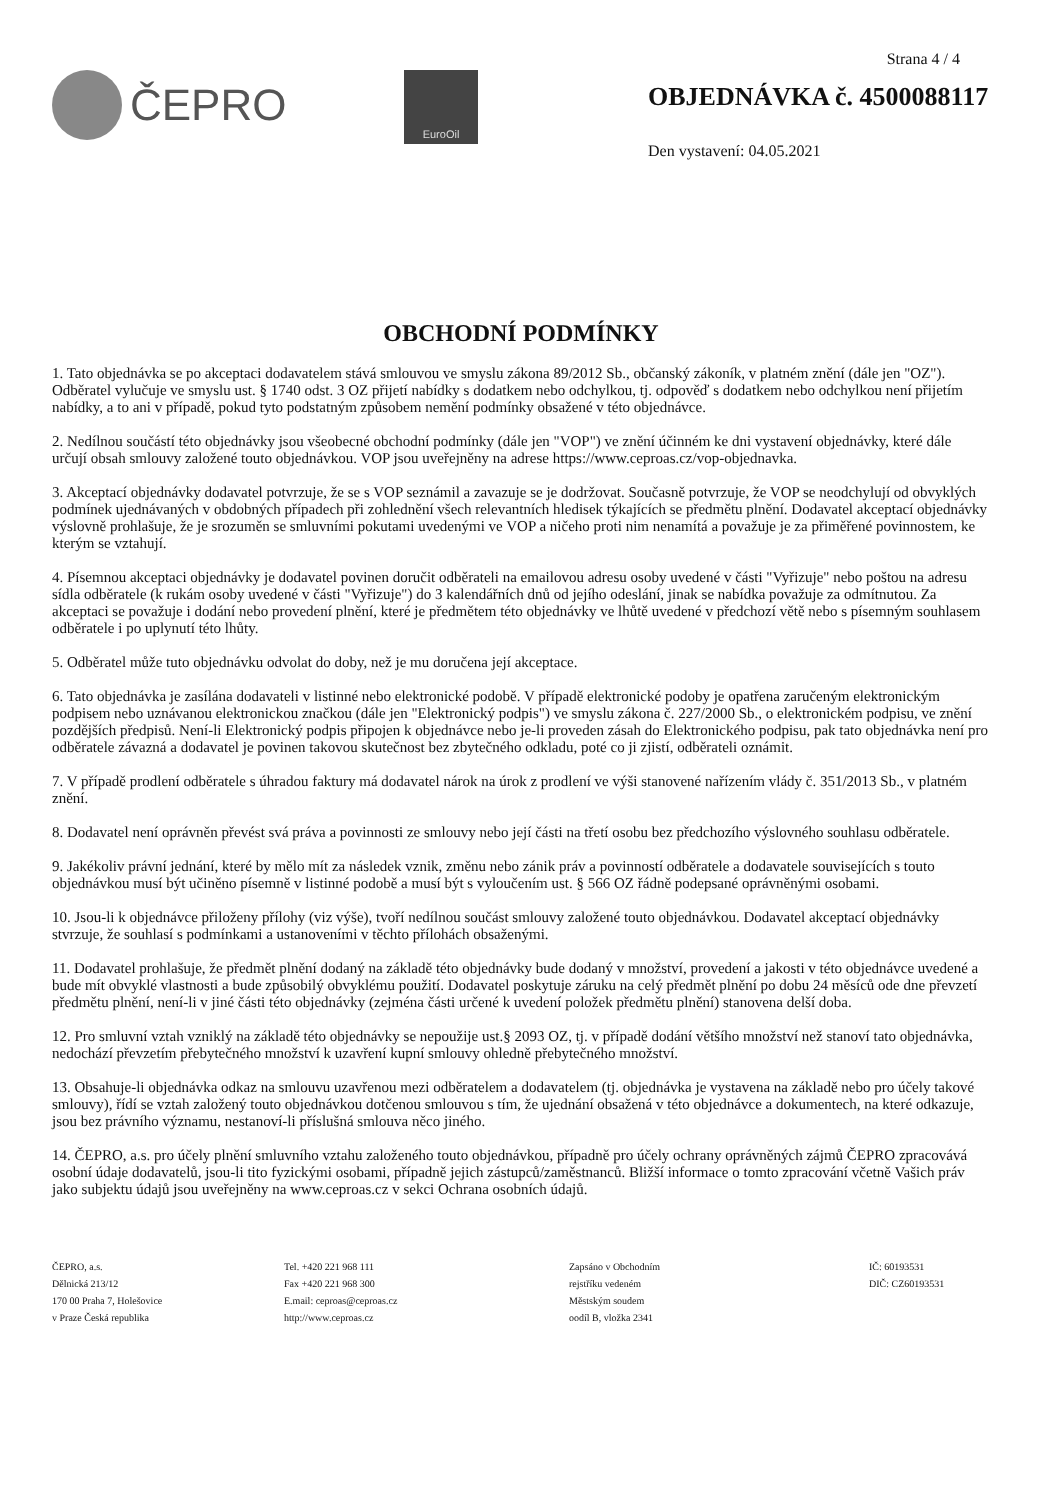Strana 4 / 4
ČEPRO
EuroOil
OBJEDNÁVKA č. 4500088117
Den vystavení: 04.05.2021
OBCHODNÍ PODMÍNKY
1. Tato objednávka se po akceptaci dodavatelem stává smlouvou ve smyslu zákona 89/2012 Sb., občanský zákoník, v platném znění (dále jen "OZ"). Odběratel vylučuje ve smyslu ust. § 1740 odst. 3 OZ přijetí nabídky s dodatkem nebo odchylkou, tj. odpověď s dodatkem nebo odchylkou není přijetím nabídky, a to ani v případě, pokud tyto podstatným způsobem nemění podmínky obsažené v této objednávce.
2. Nedílnou součástí této objednávky jsou všeobecné obchodní podmínky (dále jen "VOP") ve znění účinném ke dni vystavení objednávky, které dále určují obsah smlouvy založené touto objednávkou. VOP jsou uveřejněny na adrese https://www.ceproas.cz/vop-objednavka.
3. Akceptací objednávky dodavatel potvrzuje, že se s VOP seznámil a zavazuje se je dodržovat. Současně potvrzuje, že VOP se neodchylují od obvyklých podmínek ujednávaných v obdobných případech při zohlednění všech relevantních hledisek týkajících se předmětu plnění. Dodavatel akceptací objednávky výslovně prohlašuje, že je srozuměn se smluvními pokutami uvedenými ve VOP a ničeho proti nim nenamítá a považuje je za přiměřené povinnostem, ke kterým se vztahují.
4. Písemnou akceptaci objednávky je dodavatel povinen doručit odběrateli na emailovou adresu osoby uvedené v části "Vyřizuje" nebo poštou na adresu sídla odběratele (k rukám osoby uvedené v části "Vyřizuje") do 3 kalendářních dnů od jejího odeslání, jinak se nabídka považuje za odmítnutou. Za akceptaci se považuje i dodání nebo provedení plnění, které je předmětem této objednávky ve lhůtě uvedené v předchozí větě nebo s písemným souhlasem odběratele i po uplynutí této lhůty.
5. Odběratel může tuto objednávku odvolat do doby, než je mu doručena její akceptace.
6. Tato objednávka je zasílána dodavateli v listinné nebo elektronické podobě. V případě elektronické podoby je opatřena zaručeným elektronickým podpisem nebo uznávanou elektronickou značkou (dále jen "Elektronický podpis") ve smyslu zákona č. 227/2000 Sb., o elektronickém podpisu, ve znění pozdějších předpisů. Není-li Elektronický podpis připojen k objednávce nebo je-li proveden zásah do Elektronického podpisu, pak tato objednávka není pro odběratele závazná a dodavatel je povinen takovou skutečnost bez zbytečného odkladu, poté co ji zjistí, odběrateli oznámit.
7. V případě prodlení odběratele s úhradou faktury má dodavatel nárok na úrok z prodlení ve výši stanovené nařízením vlády č. 351/2013 Sb., v platném znění.
8. Dodavatel není oprávněn převést svá práva a povinnosti ze smlouvy nebo její části na třetí osobu bez předchozího výslovného souhlasu odběratele.
9. Jakékoliv právní jednání, které by mělo mít za následek vznik, změnu nebo zánik práv a povinností odběratele a dodavatele souvisejících s touto objednávkou musí být učiněno písemně v listinné podobě a musí být s vyloučením ust. § 566 OZ řádně podepsané oprávněnými osobami.
10. Jsou-li k objednávce přiloženy přílohy (viz výše), tvoří nedílnou součást smlouvy založené touto objednávkou. Dodavatel akceptací objednávky stvrzuje, že souhlasí s podmínkami a ustanoveními v těchto přílohách obsaženými.
11. Dodavatel prohlašuje, že předmět plnění dodaný na základě této objednávky bude dodaný v množství, provedení a jakosti v této objednávce uvedené a bude mít obvyklé vlastnosti a bude způsobilý obvyklému použití. Dodavatel poskytuje záruku na celý předmět plnění po dobu 24 měsíců ode dne převzetí předmětu plnění, není-li v jiné části této objednávky (zejména části určené k uvedení položek předmětu plnění) stanovena delší doba.
12. Pro smluvní vztah vzniklý na základě této objednávky se nepoužije ust.§ 2093 OZ, tj. v případě dodání většího množství než stanoví tato objednávka, nedochází převzetím přebytečného množství k uzavření kupní smlouvy ohledně přebytečného množství.
13. Obsahuje-li objednávka odkaz na smlouvu uzavřenou mezi odběratelem a dodavatelem (tj. objednávka je vystavena na základě nebo pro účely takové smlouvy), řídí se vztah založený touto objednávkou dotčenou smlouvou s tím, že ujednání obsažená v této objednávce a dokumentech, na které odkazuje, jsou bez právního významu, nestanoví-li příslušná smlouva něco jiného.
14. ČEPRO, a.s. pro účely plnění smluvního vztahu založeného touto objednávkou, případně pro účely ochrany oprávněných zájmů ČEPRO zpracovává osobní údaje dodavatelů, jsou-li tito fyzickými osobami, případně jejich zástupců/zaměstnanců. Bližší informace o tomto zpracování včetně Vašich práv jako subjektu údajů jsou uveřejněny na www.ceproas.cz v sekci Ochrana osobních údajů.
ČEPRO, a.s.
Dělnická 213/12
170 00 Praha 7, Holešovice
v Praze Česká republika
Tel. +420 221 968 111
Fax +420 221 968 300
E.mail: ceproas@ceproas.cz
http://www.ceproas.cz
Zapsáno v Obchodním
rejstříku vedeném
Městským soudem
oodíl B, vložka 2341
IČ: 60193531
DIČ: CZ60193531